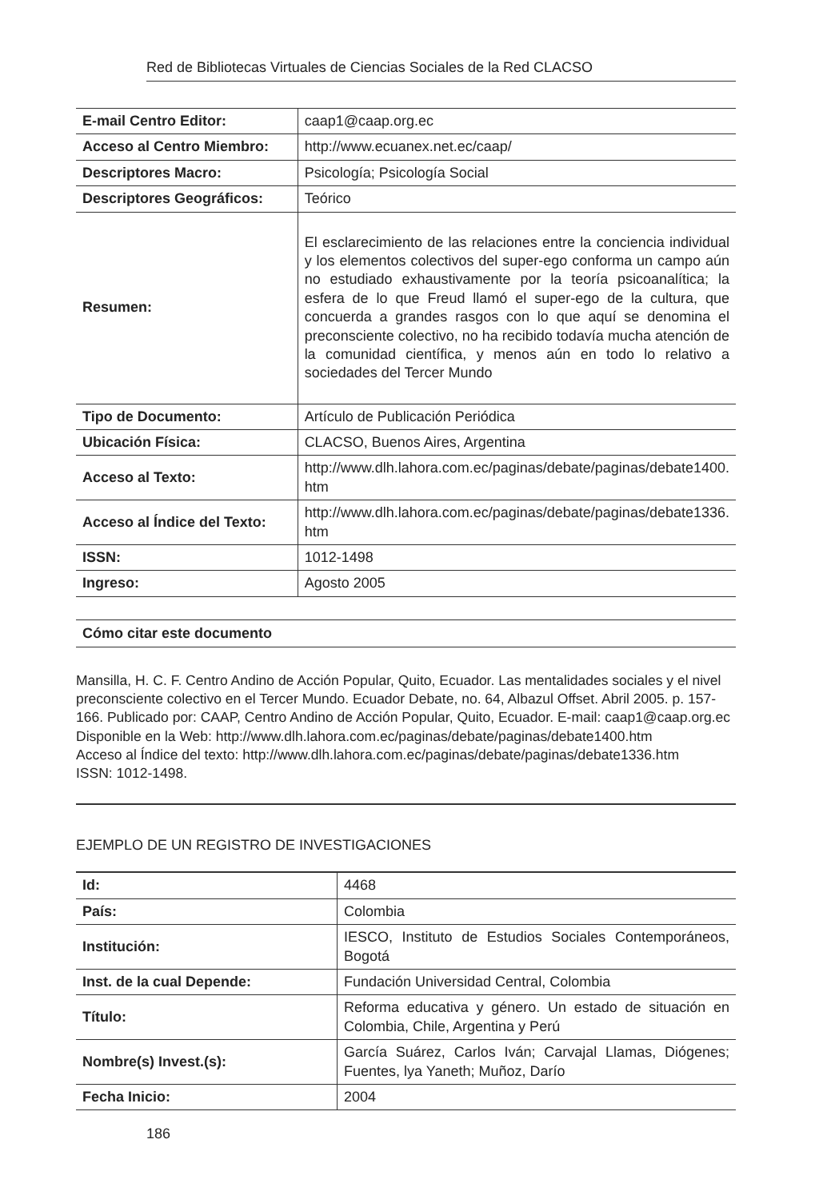Red de Bibliotecas Virtuales de Ciencias Sociales de la Red CLACSO
| E-mail Centro Editor: | caap1@caap.org.ec |
| Acceso al Centro Miembro: | http://www.ecuanex.net.ec/caap/ |
| Descriptores Macro: | Psicología; Psicología Social |
| Descriptores Geográficos: | Teórico |
| Resumen: | El esclarecimiento de las relaciones entre la conciencia individual y los elementos colectivos del super-ego conforma un campo aún no estudiado exhaustivamente por la teoría psicoanalítica; la esfera de lo que Freud llamó el super-ego de la cultura, que concuerda a grandes rasgos con lo que aquí se denomina el preconsciente colectivo, no ha recibido todavía mucha atención de la comunidad científica, y menos aún en todo lo relativo a sociedades del Tercer Mundo |
| Tipo de Documento: | Artículo de Publicación Periódica |
| Ubicación Física: | CLACSO, Buenos Aires, Argentina |
| Acceso al Texto: | http://www.dlh.lahora.com.ec/paginas/debate/paginas/debate1400. htm |
| Acceso al Índice del Texto: | http://www.dlh.lahora.com.ec/paginas/debate/paginas/debate1336. htm |
| ISSN: | 1012-1498 |
| Ingreso: | Agosto 2005 |
Cómo citar este documento
Mansilla, H. C. F. Centro Andino de Acción Popular, Quito, Ecuador. Las mentalidades sociales y el nivel preconsciente colectivo en el Tercer Mundo. Ecuador Debate, no. 64, Albazul Offset. Abril 2005. p. 157-166. Publicado por: CAAP, Centro Andino de Acción Popular, Quito, Ecuador. E-mail: caap1@caap.org.ec
Disponible en la Web: http://www.dlh.lahora.com.ec/paginas/debate/paginas/debate1400.htm
Acceso al Índice del texto: http://www.dlh.lahora.com.ec/paginas/debate/paginas/debate1336.htm
ISSN: 1012-1498.
EJEMPLO DE UN REGISTRO DE INVESTIGACIONES
| Id: | 4468 |
| País: | Colombia |
| Institución: | IESCO, Instituto de Estudios Sociales Contemporáneos, Bogotá |
| Inst. de la cual Depende: | Fundación Universidad Central, Colombia |
| Título: | Reforma educativa y género. Un estado de situación en Colombia, Chile, Argentina y Perú |
| Nombre(s) Invest.(s): | García Suárez, Carlos Iván; Carvajal Llamas, Diógenes; Fuentes, lya Yaneth; Muñoz, Darío |
| Fecha Inicio: | 2004 |
186